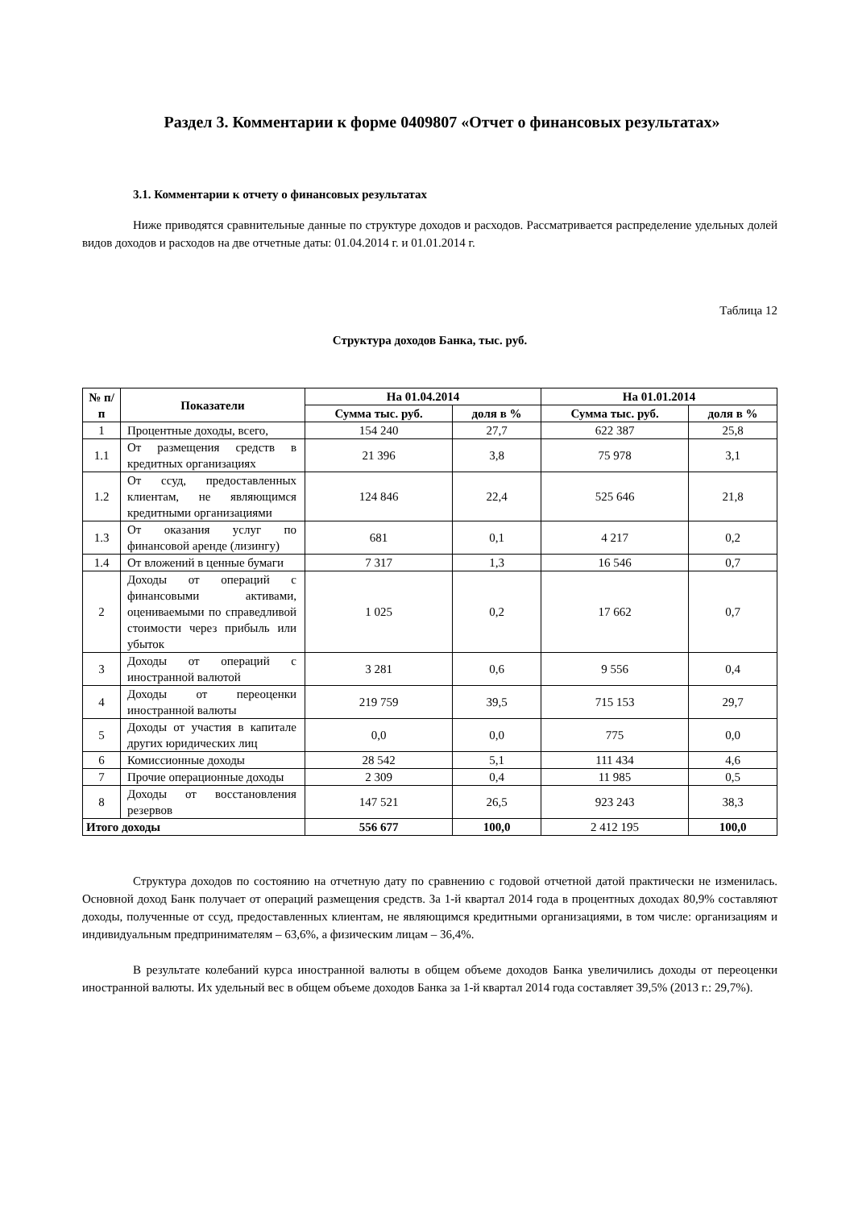Раздел 3. Комментарии к форме 0409807 «Отчет о финансовых результатах»
3.1. Комментарии к отчету о финансовых результатах
Ниже приводятся сравнительные данные по структуре доходов и расходов. Рассматривается распределение удельных долей видов доходов и расходов на две отчетные даты: 01.04.2014 г. и 01.01.2014 г.
Таблица 12
Структура доходов Банка, тыс. руб.
| № п/п | Показатели | На 01.04.2014 | | На 01.01.2014 | |
| --- | --- | --- | --- | --- | --- |
| | | Сумма тыс. руб. | доля в % | Сумма тыс. руб. | доля в % |
| 1 | Процентные доходы, всего, | 154 240 | 27,7 | 622 387 | 25,8 |
| 1.1 | От размещения средств в кредитных организациях | 21 396 | 3,8 | 75 978 | 3,1 |
| 1.2 | От ссуд, предоставленных клиентам, не являющимся кредитными организациями | 124 846 | 22,4 | 525 646 | 21,8 |
| 1.3 | От оказания услуг по финансовой аренде (лизингу) | 681 | 0,1 | 4 217 | 0,2 |
| 1.4 | От вложений в ценные бумаги | 7 317 | 1,3 | 16 546 | 0,7 |
| 2 | Доходы от операций с финансовыми активами, оцениваемыми по справедливой стоимости через прибыль или убыток | 1 025 | 0,2 | 17 662 | 0,7 |
| 3 | Доходы от операций с иностранной валютой | 3 281 | 0,6 | 9 556 | 0,4 |
| 4 | Доходы от переоценки иностранной валюты | 219 759 | 39,5 | 715 153 | 29,7 |
| 5 | Доходы от участия в капитале других юридических лиц | 0,0 | 0,0 | 775 | 0,0 |
| 6 | Комиссионные доходы | 28 542 | 5,1 | 111 434 | 4,6 |
| 7 | Прочие операционные доходы | 2 309 | 0,4 | 11 985 | 0,5 |
| 8 | Доходы от восстановления резервов | 147 521 | 26,5 | 923 243 | 38,3 |
| Итого доходы | | 556 677 | 100,0 | 2 412 195 | 100,0 |
Структура доходов по состоянию на отчетную дату по сравнению с годовой отчетной датой практически не изменилась. Основной доход Банк получает от операций размещения средств. За 1-й квартал 2014 года в процентных доходах 80,9% составляют доходы, полученные от ссуд, предоставленных клиентам, не являющимся кредитными организациями, в том числе: организациям и индивидуальным предпринимателям – 63,6%, а физическим лицам – 36,4%.
В результате колебаний курса иностранной валюты в общем объеме доходов Банка увеличились доходы от переоценки иностранной валюты. Их удельный вес в общем объеме доходов Банка за 1-й квартал 2014 года составляет 39,5% (2013 г.: 29,7%).